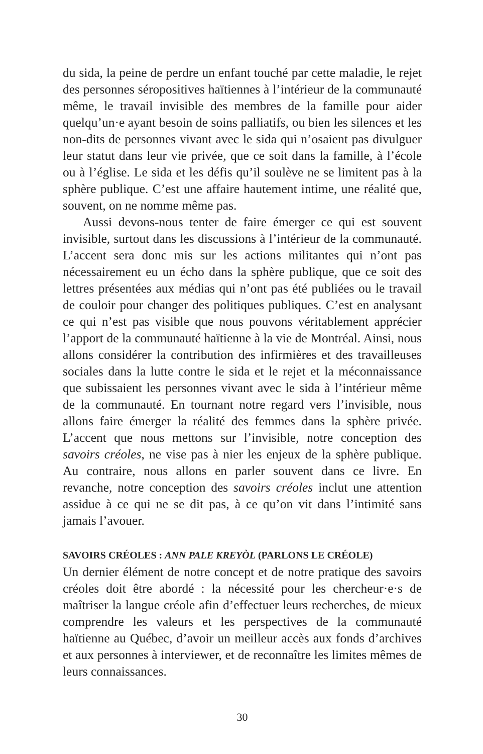du sida, la peine de perdre un enfant touché par cette maladie, le rejet des personnes séropositives haïtiennes à l’intérieur de la communauté même, le travail invisible des membres de la famille pour aider quelqu’un·e ayant besoin de soins palliatifs, ou bien les silences et les non-dits de personnes vivant avec le sida qui n’osaient pas divulguer leur statut dans leur vie privée, que ce soit dans la famille, à l’école ou à l’église. Le sida et les défis qu’il soulève ne se limitent pas à la sphère publique. C’est une affaire hautement intime, une réalité que, souvent, on ne nomme même pas.
Aussi devons-nous tenter de faire émerger ce qui est souvent invisible, surtout dans les discussions à l’intérieur de la communauté. L’accent sera donc mis sur les actions militantes qui n’ont pas nécessairement eu un écho dans la sphère publique, que ce soit des lettres présentées aux médias qui n’ont pas été publiées ou le travail de couloir pour changer des politiques publiques. C’est en analysant ce qui n’est pas visible que nous pouvons véritablement apprécier l’apport de la communauté haïtienne à la vie de Montréal. Ainsi, nous allons considérer la contribution des infirmières et des travailleuses sociales dans la lutte contre le sida et le rejet et la méconnaissance que subissaient les personnes vivant avec le sida à l’intérieur même de la communauté. En tournant notre regard vers l’invisible, nous allons faire émerger la réalité des femmes dans la sphère privée. L’accent que nous mettons sur l’invisible, notre conception des savoirs créoles, ne vise pas à nier les enjeux de la sphère publique. Au contraire, nous allons en parler souvent dans ce livre. En revanche, notre conception des savoirs créoles inclut une attention assidue à ce qui ne se dit pas, à ce qu’on vit dans l’intimité sans jamais l’avouer.
SAVOIRS CRÉOLES : ANN PALE KREYÒL (PARLONS LE CRÉOLE)
Un dernier élément de notre concept et de notre pratique des savoirs créoles doit être abordé : la nécessité pour les chercheur·e·s de maîtriser la langue créole afin d’effectuer leurs recherches, de mieux comprendre les valeurs et les perspectives de la communauté haïtienne au Québec, d’avoir un meilleur accès aux fonds d’archives et aux personnes à interviewer, et de reconnaître les limites mêmes de leurs connaissances.
30